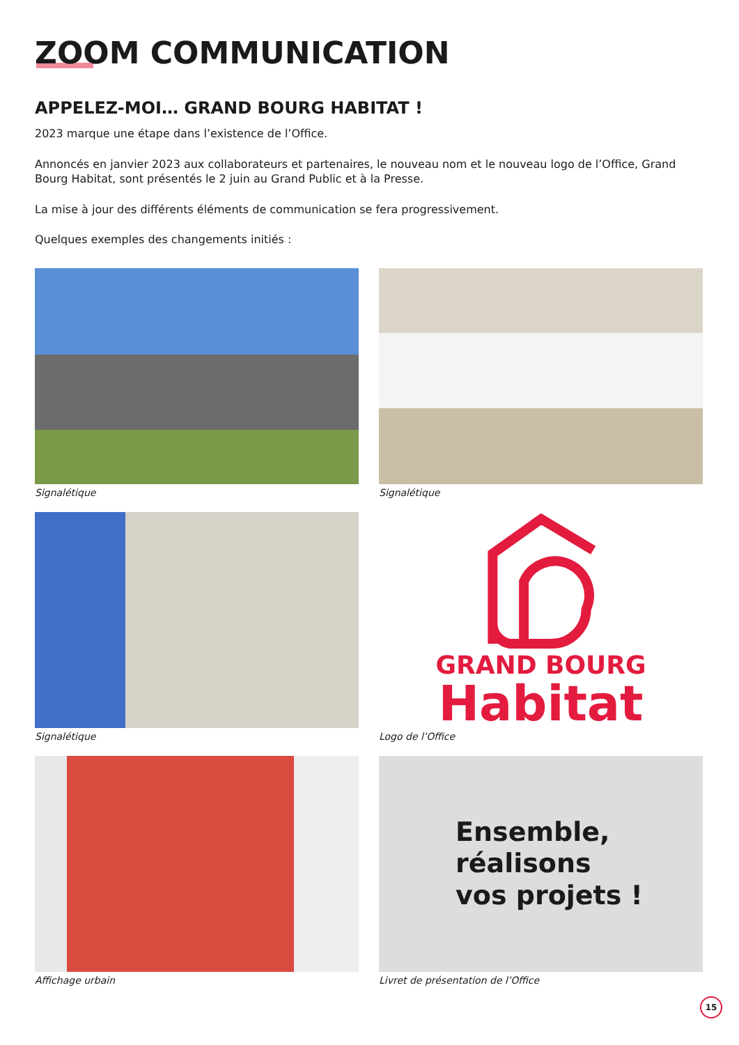ZOOM COMMUNICATION
APPELEZ-MOI… GRAND BOURG HABITAT !
2023 marque une étape dans l’existence de l’Office.
Annoncés en janvier 2023 aux collaborateurs et partenaires, le nouveau nom et le nouveau logo de l’Office, Grand Bourg Habitat, sont présentés le 2 juin au Grand Public et à la Presse.
La mise à jour des différents éléments de communication se fera progressivement.
Quelques exemples des changements initiés :
Signalétique
Signalétique
Signalétique
GRAND BOURG
Habitat
Logo de l’Office
Affichage urbain
Ensemble,
réalisons
vos projets !
Livret de présentation de l’Office
15